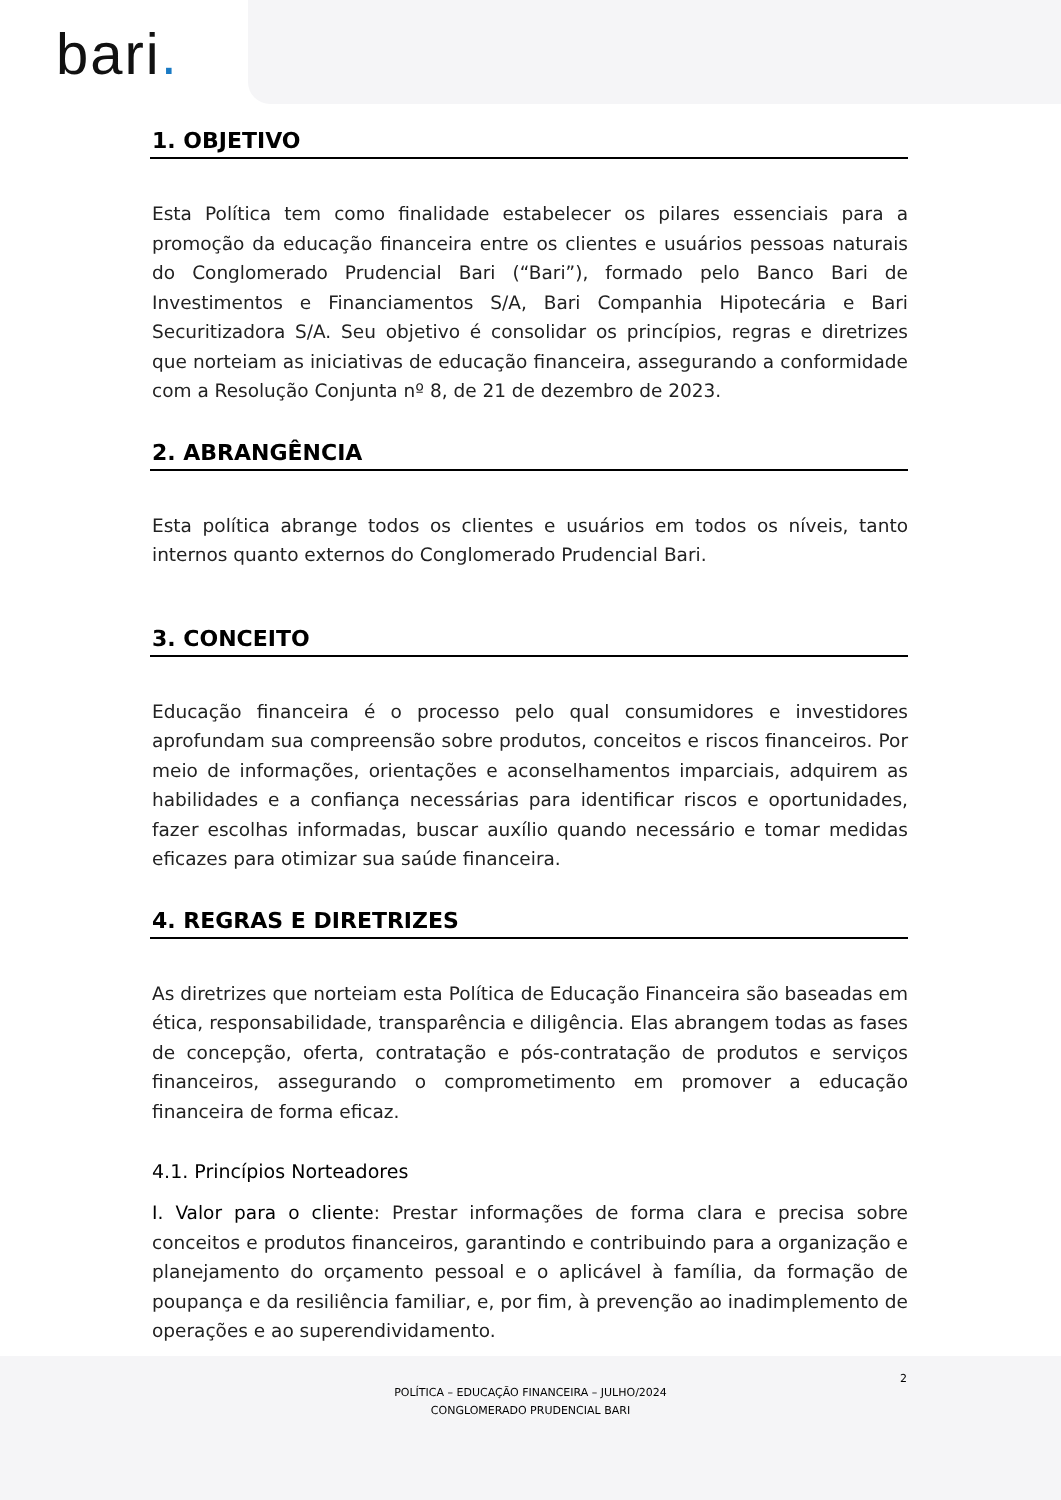bari.
1. OBJETIVO
Esta Política tem como finalidade estabelecer os pilares essenciais para a promoção da educação financeira entre os clientes e usuários pessoas naturais do Conglomerado Prudencial Bari (“Bari”), formado pelo Banco Bari de Investimentos e Financiamentos S/A, Bari Companhia Hipotecária e Bari Securitizadora S/A. Seu objetivo é consolidar os princípios, regras e diretrizes que norteiam as iniciativas de educação financeira, assegurando a conformidade com a Resolução Conjunta nº 8, de 21 de dezembro de 2023.
2. ABRANGÊNCIA
Esta política abrange todos os clientes e usuários em todos os níveis, tanto internos quanto externos do Conglomerado Prudencial Bari.
3. CONCEITO
Educação financeira é o processo pelo qual consumidores e investidores aprofundam sua compreensão sobre produtos, conceitos e riscos financeiros. Por meio de informações, orientações e aconselhamentos imparciais, adquirem as habilidades e a confiança necessárias para identificar riscos e oportunidades, fazer escolhas informadas, buscar auxílio quando necessário e tomar medidas eficazes para otimizar sua saúde financeira.
4. REGRAS E DIRETRIZES
As diretrizes que norteiam esta Política de Educação Financeira são baseadas em ética, responsabilidade, transparência e diligência. Elas abrangem todas as fases de concepção, oferta, contratação e pós-contratação de produtos e serviços financeiros, assegurando o comprometimento em promover a educação financeira de forma eficaz.
4.1. Princípios Norteadores
I. Valor para o cliente: Prestar informações de forma clara e precisa sobre conceitos e produtos financeiros, garantindo e contribuindo para a organização e planejamento do orçamento pessoal e o aplicável à família, da formação de poupança e da resiliência familiar, e, por fim, à prevenção ao inadimplemento de operações e ao superendividamento.
2
POLÍTICA – EDUCAÇÃO FINANCEIRA – JULHO/2024
CONGLOMERADO PRUDENCIAL BARI